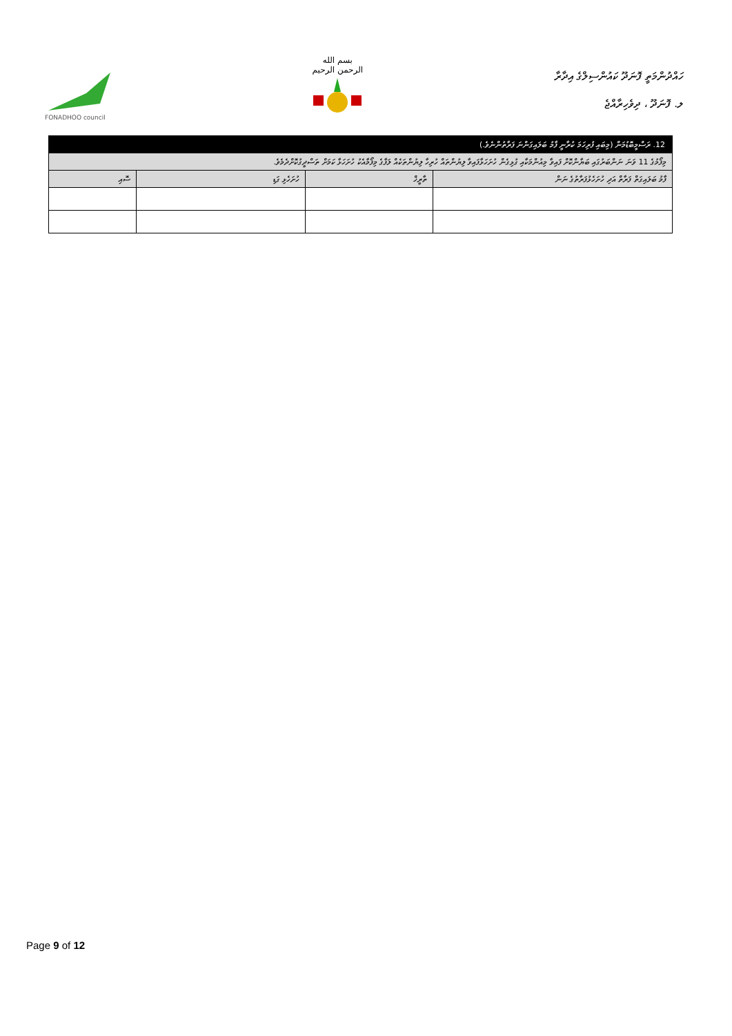FONADHOO council
بسم الله الرحمن الرحيم
ހައްދުންމަތީ ފޮނަދޫ ކައުންސިލްގެ އިދާރާ
ލ. ފޮނަދޫ ، ދިވެހިރާއްޖެ
| 12. ރަސްމީބޮޑުމަން (މިބައި ފުރިހަމަ ކުރާނީ ފާމު ބަލައިގަންނަ ފަރާތުންނެވެ.) | | | |
| މިފޯމުގެ 11 ވަނަ ނަންބަރުގައި ބަޔާންކޮށް ފައިވާ މިއުންމަކާއި ގުޅިގެން ހުށަހަޅާފައިވާ ލިޔުންތައް ހުރިހާ ލިޔުންތަކެއް ލަފާގެ މިފޯމާއެކު ހުށަހަޅާ ކަމަށް ތަސްދީގުކޮށްދެމެވެ. | | | |
| ފާމު ބަލައިގަތް ފަރާތް އަދި ހުށަހެޅުފަރާތުގެ ނަން | ތާރީޚް | ހުށަހެޅި ގަޑި | ސޮއި |
Page 9 of 12